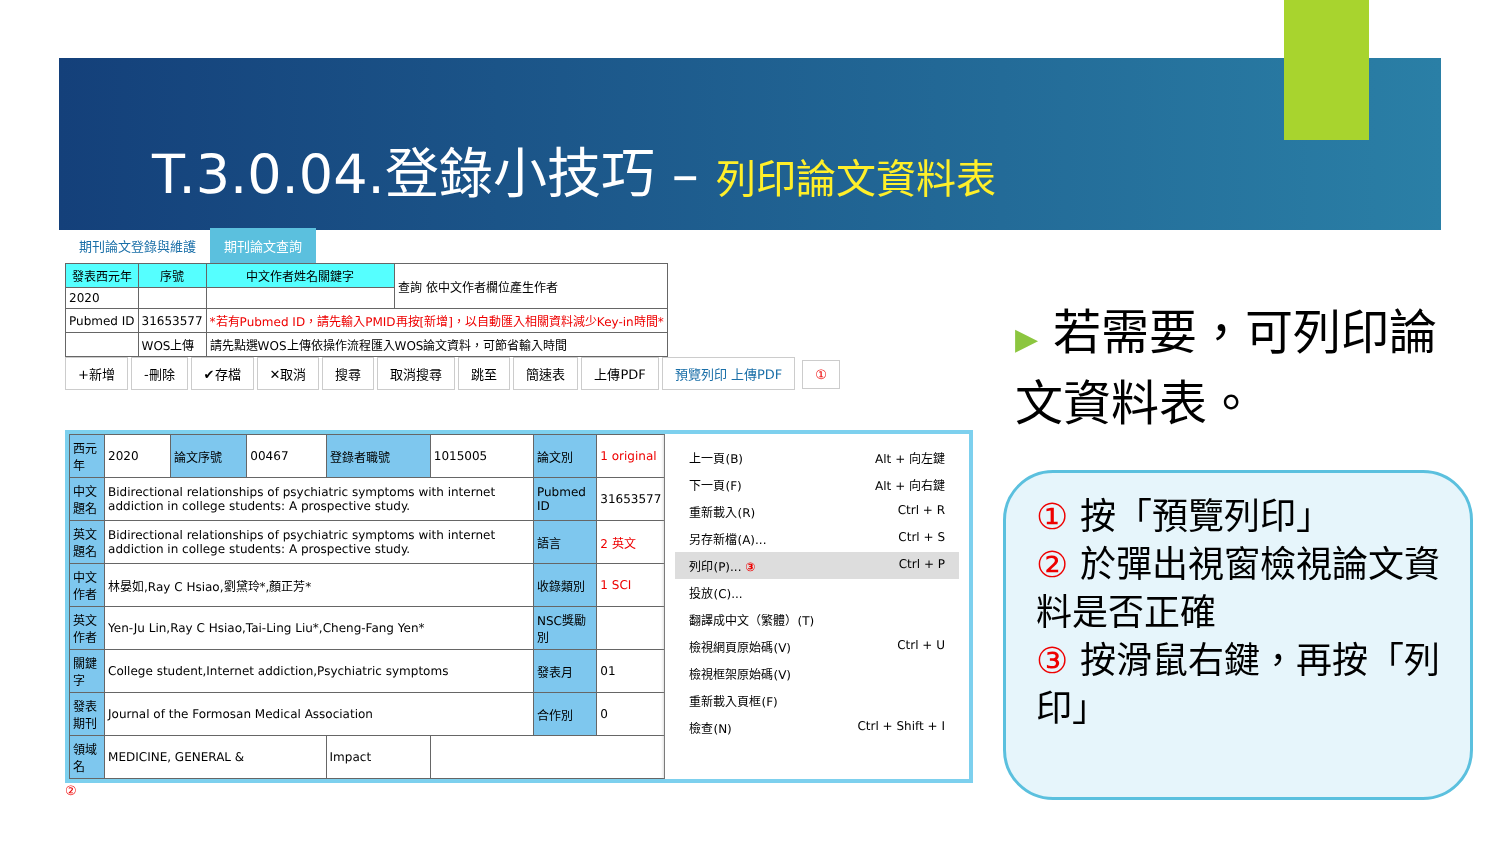T.3.0.04.登錄小技巧 – 列印論文資料表
期刊論文登錄與維護 期刊論文查詢
| 發表西元年 | 序號 | 中文作者姓名關鍵字 | 查詢 依中文作者欄位產生作者 |
| 2020 | | | |
| Pubmed ID | 31653577 | *若有Pubmed ID，請先輸入PMID再按[新增]，以自動匯入相關資料減少Key-in時間* | |
| | WOS上傳 | 請先點選WOS上傳依操作流程匯入WOS論文資料，可節省輸入時間 | |
+新增 -刪除 ✔存檔 ✕取消 搜尋 取消搜尋 跳至 簡速表 上傳PDF 預覽列印 上傳PDF ①
| 西元年 | 2020 | 論文序號 | 00467 | 登錄者職號 | 1015005 | 論文別 | 1 original |
| 中文題名 | Bidirectional relationships of psychiatric symptoms with internet addiction in college students: A prospective study. | | | | | Pubmed ID | 31653577 |
| 英文題名 | Bidirectional relationships of psychiatric symptoms with internet addiction in college students: A prospective study. | | | | | 語言 | 2 英文 |
| 中文作者 | 林晏如,Ray C Hsiao,劉黛玲*,顏正芳* | | | | | 收錄類別 | 1 SCI |
| 英文作者 | Yen-Ju Lin,Ray C Hsiao,Tai-Ling Liu*,Cheng-Fang Yen* | | | | | NSC獎勵別 | |
| 關鍵字 | College student,Internet addiction,Psychiatric symptoms | | | | | 發表月 | 01 |
| 發表期刊 | Journal of the Formosan Medical Association | | | | | 合作別 | 0 |
| 領域名 | MEDICINE, GENERAL & | | | Impact | | | |
上一頁(B) Alt + 向左鍵
下一頁(F) Alt + 向右鍵
重新載入(R) Ctrl + R
另存新檔(A)... Ctrl + S
列印(P)... ③ Ctrl + P
投放(C)...
翻譯成中文（繁體）(T)
檢視網頁原始碼(V) Ctrl + U
檢視框架原始碼(V)
重新載入頁框(F)
檢查(N) Ctrl + Shift + I
②
▶ 若需要，可列印論文資料表。
① 按「預覽列印」
② 於彈出視窗檢視論文資料是否正確
③ 按滑鼠右鍵，再按「列印」